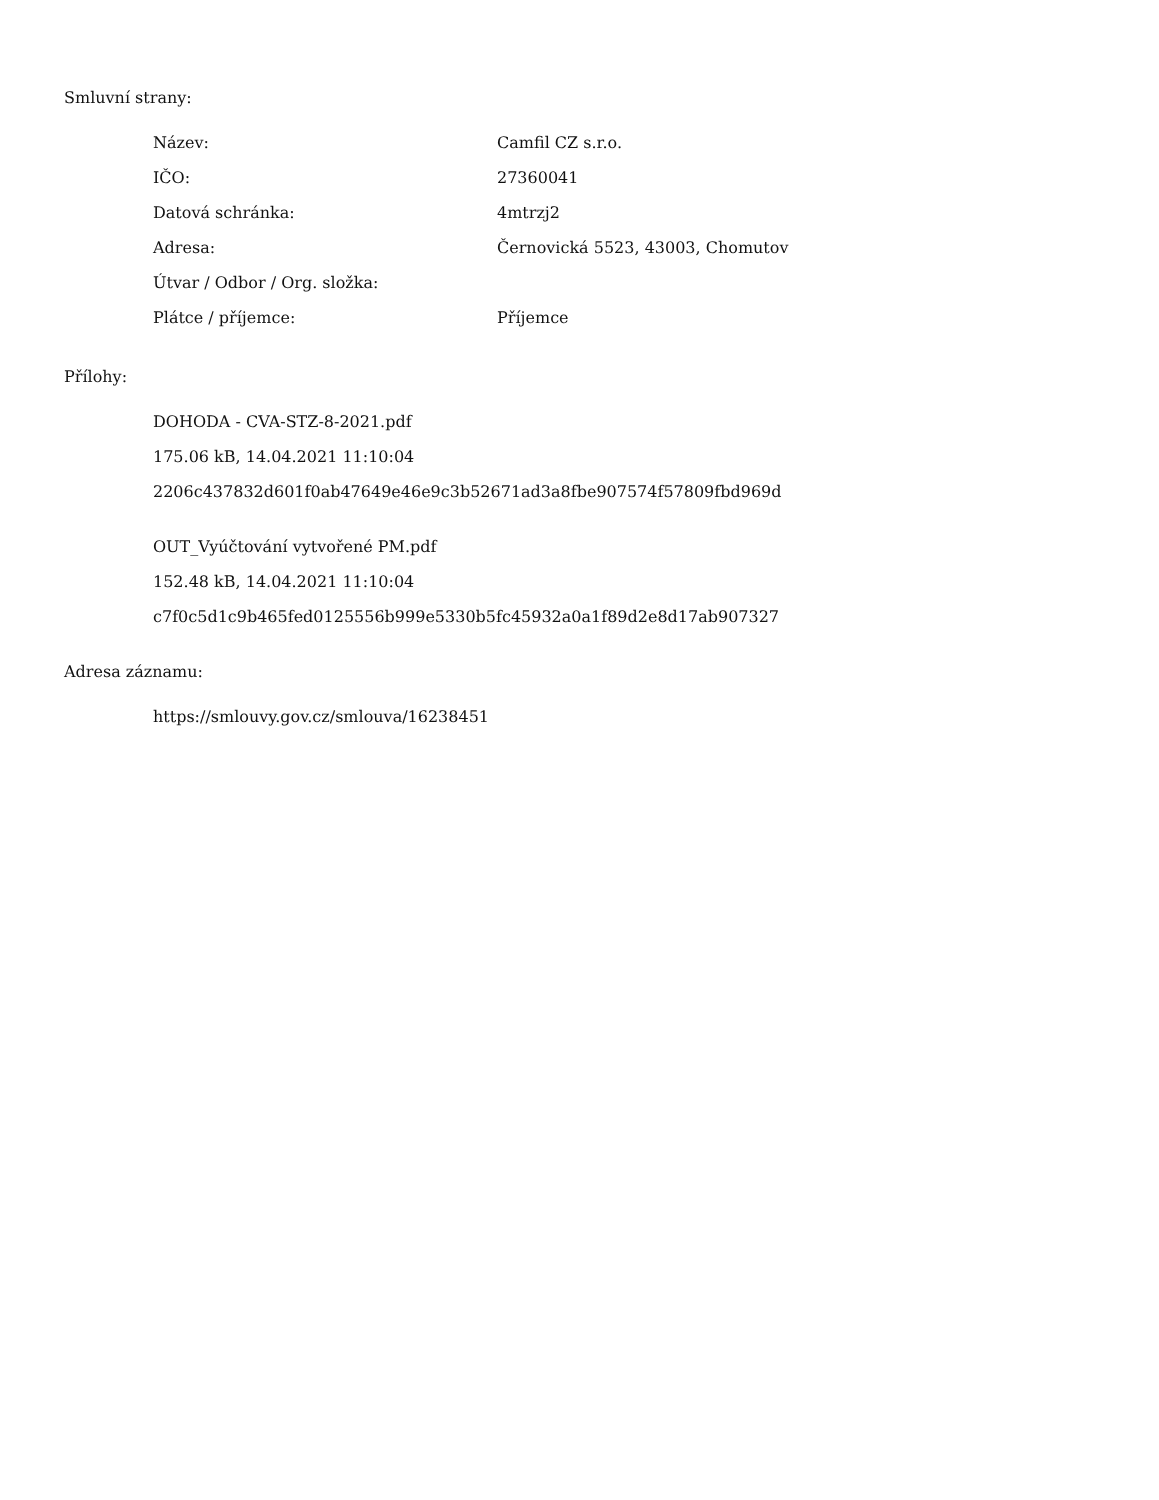Smluvní strany:
| Název: | Camfil CZ s.r.o. |
| IČO: | 27360041 |
| Datová schránka: | 4mtrzj2 |
| Adresa: | Černovická 5523, 43003, Chomutov |
| Útvar / Odbor / Org. složka: | |
| Plátce / příjemce: | Příjemce |
Přílohy:
DOHODA - CVA-STZ-8-2021.pdf
175.06 kB, 14.04.2021 11:10:04
2206c437832d601f0ab47649e46e9c3b52671ad3a8fbe907574f57809fbd969d
OUT_Vyúčtování vytvořené PM.pdf
152.48 kB, 14.04.2021 11:10:04
c7f0c5d1c9b465fed0125556b999e5330b5fc45932a0a1f89d2e8d17ab907327
Adresa záznamu:
https://smlouvy.gov.cz/smlouva/16238451